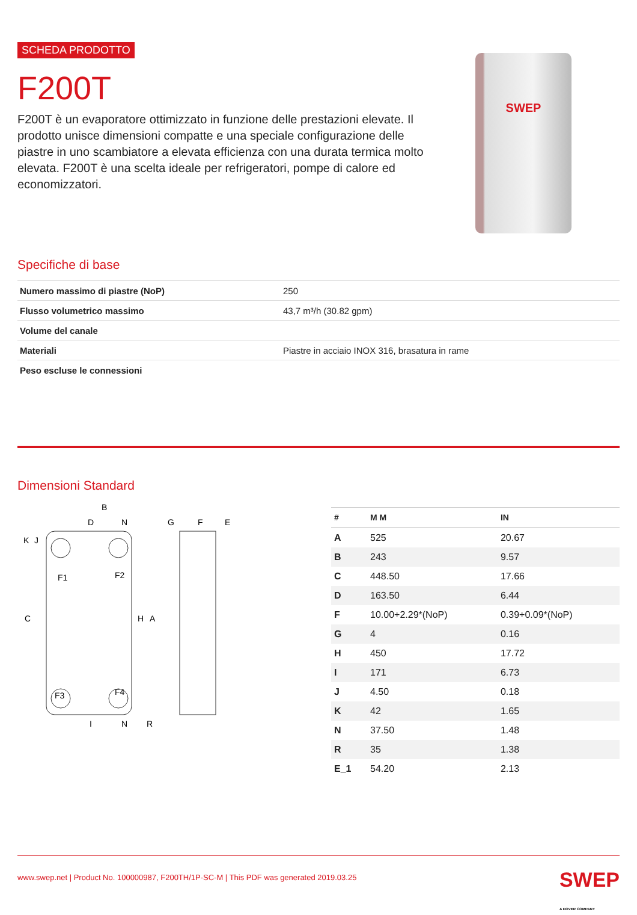SCHEDA PRODOTTO
F200T
F200T è un evaporatore ottimizzato in funzione delle prestazioni elevate. Il prodotto unisce dimensioni compatte e una speciale configurazione delle piastre in uno scambiatore a elevata efficienza con una durata termica molto elevata. F200T è una scelta ideale per refrigeratori, pompe di calore ed economizzatori.
SWEP
Specifiche di base
| Numero massimo di piastre (NoP) | 250 |
| Flusso volumetrico massimo | 43,7 m³/h (30.82 gpm) |
| Volume del canale | |
| Materiali | Piastre in acciaio INOX 316, brasatura in rame |
| Peso escluse le connessioni | |
Dimensioni Standard
B
D
N
F1
F2
F3
F4
C
H
A
K
J
I
N
R
G
F
E
| # | M M | IN |
| --- | --- | --- |
| A | 525 | 20.67 |
| B | 243 | 9.57 |
| C | 448.50 | 17.66 |
| D | 163.50 | 6.44 |
| F | 10.00+2.29*(NoP) | 0.39+0.09*(NoP) |
| G | 4 | 0.16 |
| H | 450 | 17.72 |
| I | 171 | 6.73 |
| J | 4.50 | 0.18 |
| K | 42 | 1.65 |
| N | 37.50 | 1.48 |
| R | 35 | 1.38 |
| E_1 | 54.20 | 2.13 |
www.swep.net | Product No. 100000987, F200TH/1P-SC-M | This PDF was generated 2019.03.25 SWEP
A DOVER COMPANY